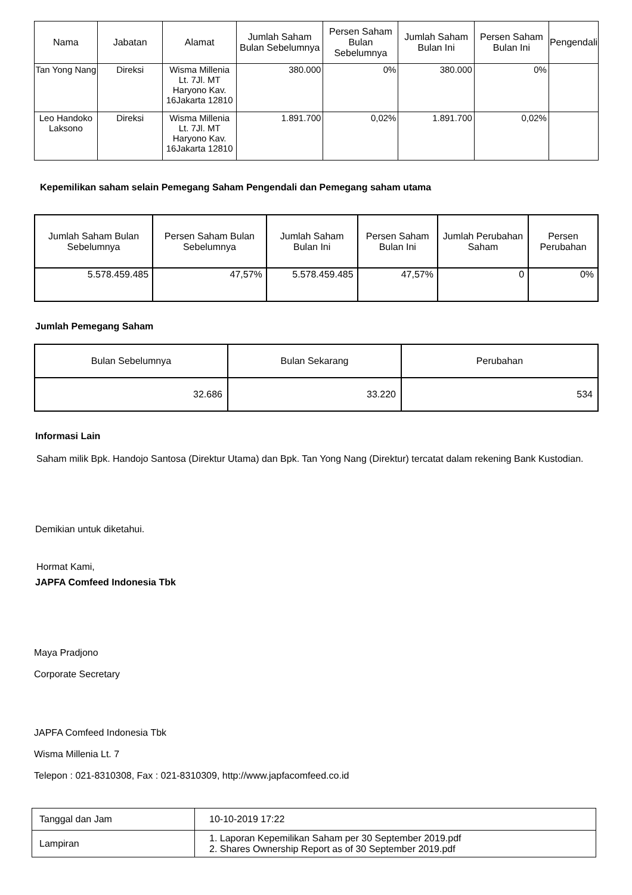| Nama | Jabatan | Alamat | Jumlah Saham Bulan Sebelumnya | Persen Saham Bulan Sebelumnya | Jumlah Saham Bulan Ini | Persen Saham Bulan Ini | Pengendali |
| --- | --- | --- | --- | --- | --- | --- | --- |
| Tan Yong Nang | Direksi | Wisma Millenia Lt. 7Jl. MT Haryono Kav. 16Jakarta 12810 | 380.000 | 0% | 380.000 | 0% | |
| Leo Handoko Laksono | Direksi | Wisma Millenia Lt. 7Jl. MT Haryono Kav. 16Jakarta 12810 | 1.891.700 | 0,02% | 1.891.700 | 0,02% | |
Kepemilikan saham selain Pemegang Saham Pengendali dan Pemegang saham utama
| Jumlah Saham Bulan Sebelumnya | Persen Saham Bulan Sebelumnya | Jumlah Saham Bulan Ini | Persen Saham Bulan Ini | Jumlah Perubahan Saham | Persen Perubahan |
| --- | --- | --- | --- | --- | --- |
| 5.578.459.485 | 47,57% | 5.578.459.485 | 47,57% | 0 | 0% |
Jumlah Pemegang Saham
| Bulan Sebelumnya | Bulan Sekarang | Perubahan |
| --- | --- | --- |
| 32.686 | 33.220 | 534 |
Informasi Lain
Saham milik Bpk. Handojo Santosa (Direktur Utama) dan Bpk. Tan Yong Nang (Direktur) tercatat dalam rekening Bank Kustodian.
Demikian untuk diketahui.
Hormat Kami,
JAPFA Comfeed Indonesia Tbk
Maya Pradjono
Corporate Secretary
JAPFA Comfeed Indonesia Tbk
Wisma Millenia Lt. 7
Telepon : 021-8310308, Fax : 021-8310309, http://www.japfacomfeed.co.id
| Tanggal dan Jam | 10-10-2019 17:22 |
| Lampiran | 1. Laporan Kepemilikan Saham per 30 September 2019.pdf 2. Shares Ownership Report as of 30 September 2019.pdf |